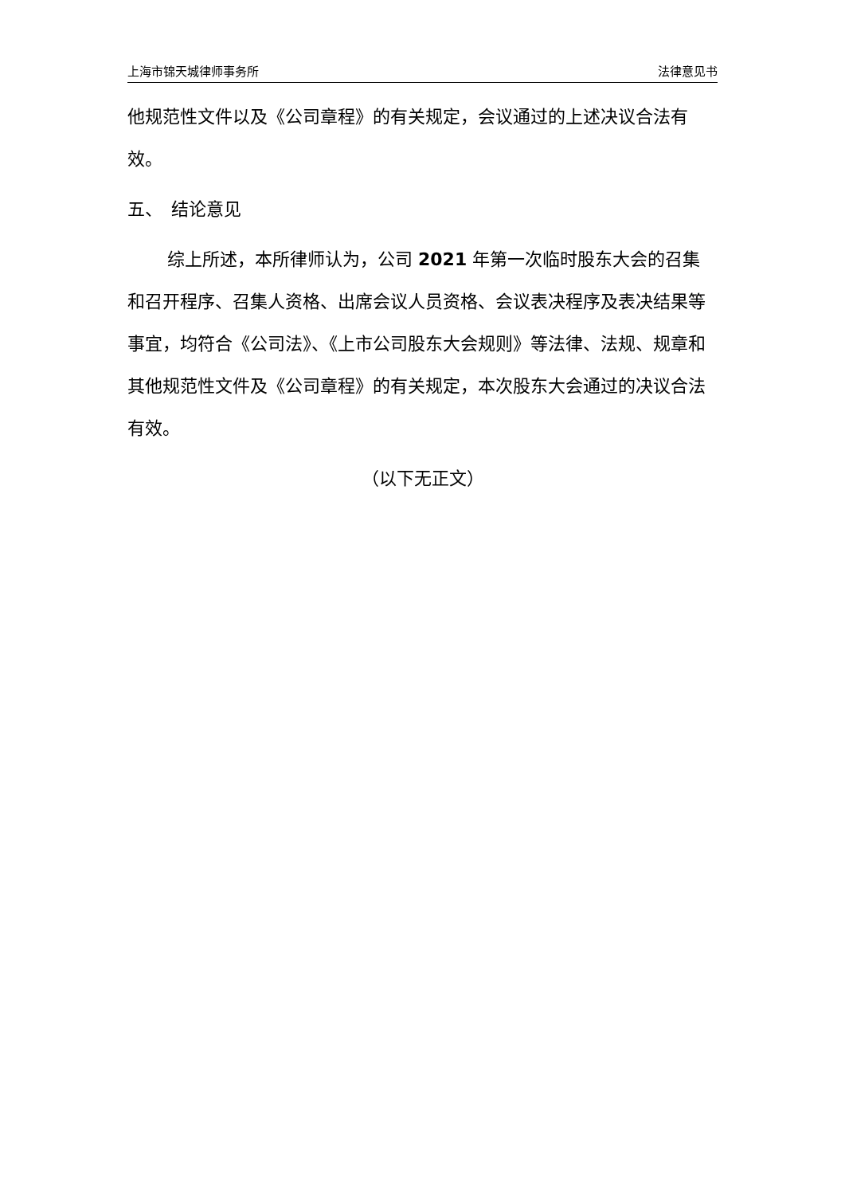上海市锦天城律师事务所 法律意见书
他规范性文件以及《公司章程》的有关规定，会议通过的上述决议合法有效。
五、　结论意见
综上所述，本所律师认为，公司 2021 年第一次临时股东大会的召集和召开程序、召集人资格、出席会议人员资格、会议表决程序及表决结果等事宜，均符合《公司法》、《上市公司股东大会规则》等法律、法规、规章和其他规范性文件及《公司章程》的有关规定，本次股东大会通过的决议合法有效。
（以下无正文）